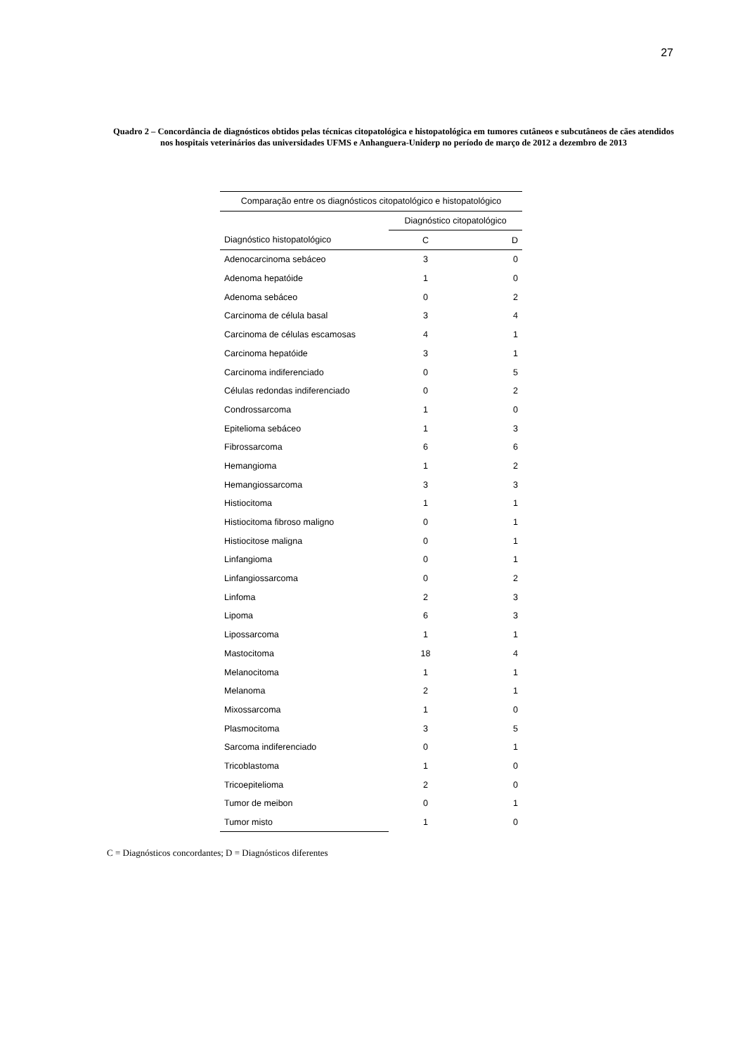27
Quadro 2 – Concordância de diagnósticos obtidos pelas técnicas citopatológica e histopatológica em tumores cutâneos e subcutâneos de cães atendidos nos hospitais veterinários das universidades UFMS e Anhanguera-Uniderp no período de março de 2012 a dezembro de 2013
| Comparação entre os diagnósticos citopatológico e histopatológico | | |
| --- | --- | --- |
| | Diagnóstico citopatológico | |
| Diagnóstico histopatológico | C | D |
| Adenocarcinoma sebáceo | 3 | 0 |
| Adenoma hepatóide | 1 | 0 |
| Adenoma sebáceo | 0 | 2 |
| Carcinoma de célula basal | 3 | 4 |
| Carcinoma de células escamosas | 4 | 1 |
| Carcinoma hepatóide | 3 | 1 |
| Carcinoma indiferenciado | 0 | 5 |
| Células redondas indiferenciado | 0 | 2 |
| Condrossarcoma | 1 | 0 |
| Epitelioma sebáceo | 1 | 3 |
| Fibrossarcoma | 6 | 6 |
| Hemangioma | 1 | 2 |
| Hemangiossarcoma | 3 | 3 |
| Histiocitoma | 1 | 1 |
| Histiocitoma fibroso maligno | 0 | 1 |
| Histiocitose maligna | 0 | 1 |
| Linfangioma | 0 | 1 |
| Linfangiossarcoma | 0 | 2 |
| Linfoma | 2 | 3 |
| Lipoma | 6 | 3 |
| Lipossarcoma | 1 | 1 |
| Mastocitoma | 18 | 4 |
| Melanocitoma | 1 | 1 |
| Melanoma | 2 | 1 |
| Mixossarcoma | 1 | 0 |
| Plasmocitoma | 3 | 5 |
| Sarcoma indiferenciado | 0 | 1 |
| Tricoblastoma | 1 | 0 |
| Tricoepitelioma | 2 | 0 |
| Tumor de meibon | 0 | 1 |
| Tumor misto | 1 | 0 |
C = Diagnósticos concordantes; D = Diagnósticos diferentes